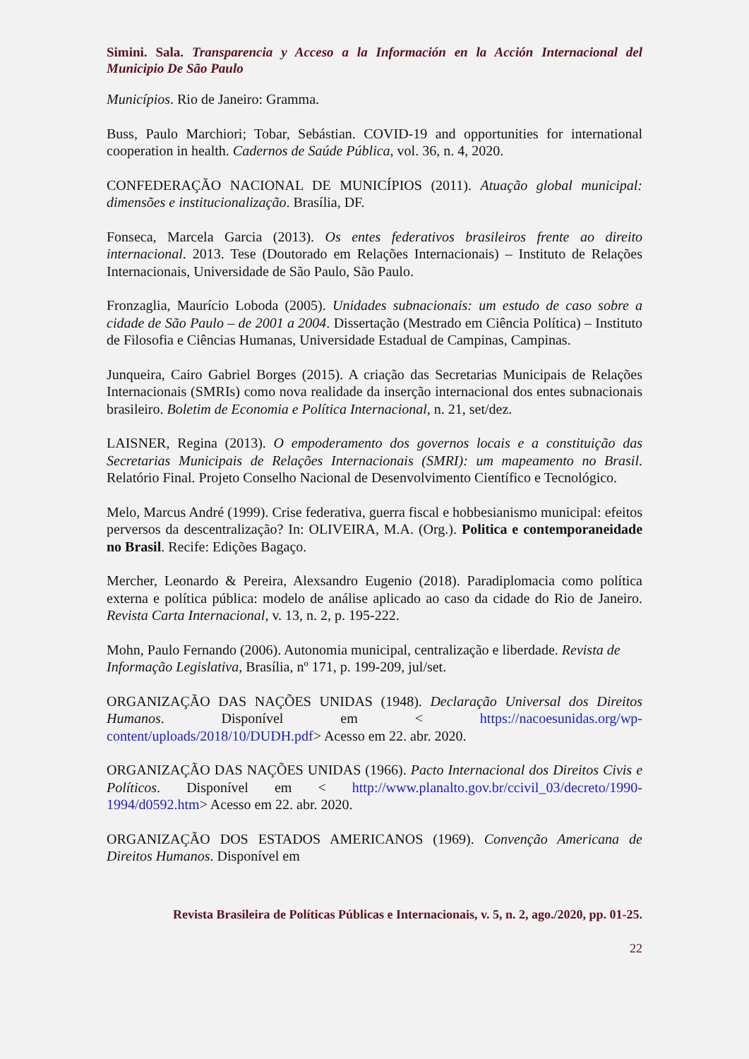Simini. Sala. Transparencia y Acceso a la Información en la Acción Internacional del Municipio De São Paulo
Municípios. Rio de Janeiro: Gramma.
Buss, Paulo Marchiori; Tobar, Sebástian. COVID-19 and opportunities for international cooperation in health. Cadernos de Saúde Pública, vol. 36, n. 4, 2020.
CONFEDERAÇÃO NACIONAL DE MUNICÍPIOS (2011). Atuação global municipal: dimensões e institucionalização. Brasília, DF.
Fonseca, Marcela Garcia (2013). Os entes federativos brasileiros frente ao direito internacional. 2013. Tese (Doutorado em Relações Internacionais) – Instituto de Relações Internacionais, Universidade de São Paulo, São Paulo.
Fronzaglia, Maurício Loboda (2005). Unidades subnacionais: um estudo de caso sobre a cidade de São Paulo – de 2001 a 2004. Dissertação (Mestrado em Ciência Política) – Instituto de Filosofia e Ciências Humanas, Universidade Estadual de Campinas, Campinas.
Junqueira, Cairo Gabriel Borges (2015). A criação das Secretarias Municipais de Relações Internacionais (SMRIs) como nova realidade da inserção internacional dos entes subnacionais brasileiro. Boletim de Economia e Política Internacional, n. 21, set/dez.
LAISNER, Regina (2013). O empoderamento dos governos locais e a constituição das Secretarias Municipais de Relações Internacionais (SMRI): um mapeamento no Brasil. Relatório Final. Projeto Conselho Nacional de Desenvolvimento Científico e Tecnológico.
Melo, Marcus André (1999). Crise federativa, guerra fiscal e hobbesianismo municipal: efeitos perversos da descentralização? In: OLIVEIRA, M.A. (Org.). Politica e contemporaneidade no Brasil. Recife: Edições Bagaço.
Mercher, Leonardo & Pereira, Alexsandro Eugenio (2018). Paradiplomacia como política externa e política pública: modelo de análise aplicado ao caso da cidade do Rio de Janeiro. Revista Carta Internacional, v. 13, n. 2, p. 195-222.
Mohn, Paulo Fernando (2006). Autonomia municipal, centralização e liberdade. Revista de
Informação Legislativa, Brasília, nº 171, p. 199-209, jul/set.
ORGANIZAÇÃO DAS NAÇÕES UNIDAS (1948). Declaração Universal dos Direitos Humanos. Disponível em < https://nacoesunidas.org/wp-content/uploads/2018/10/DUDH.pdf> Acesso em 22. abr. 2020.
ORGANIZAÇÃO DAS NAÇÕES UNIDAS (1966). Pacto Internacional dos Direitos Civis e Políticos. Disponível em < http://www.planalto.gov.br/ccivil_03/decreto/1990-1994/d0592.htm> Acesso em 22. abr. 2020.
ORGANIZAÇÃO DOS ESTADOS AMERICANOS (1969). Convenção Americana de Direitos Humanos. Disponível em
Revista Brasileira de Políticas Públicas e Internacionais, v. 5, n. 2, ago./2020, pp. 01-25.
22